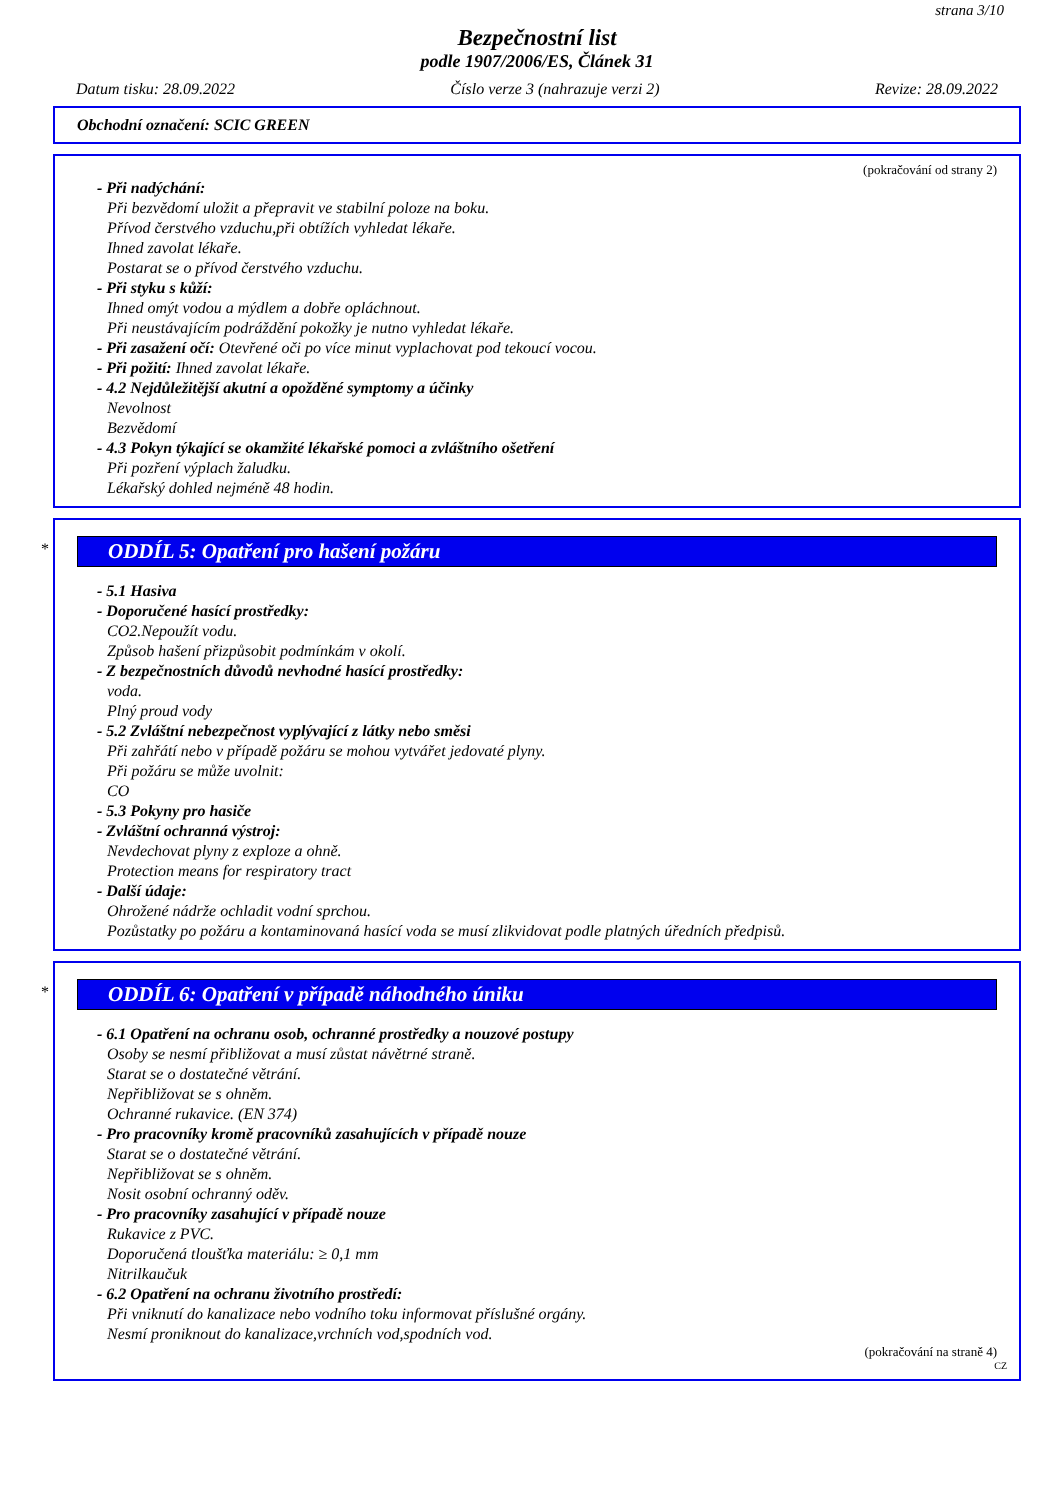strana 3/10
Bezpečnostní list
podle 1907/2006/ES, Článek 31
Datum tisku: 28.09.2022 Číslo verze 3 (nahrazuje verzi 2) Revize: 28.09.2022
Obchodní označení: SCIC GREEN
(pokračování od strany 2)
- Při nadýchání:
Při bezvědomí uložit a přepravit ve stabilní poloze na boku.
Přívod čerstvého vzduchu,při obtížích vyhledat lékaře.
Ihned zavolat lékaře.
Postarat se o přívod čerstvého vzduchu.
- Při styku s kůží:
Ihned omýt vodou a mýdlem a dobře opláchnout.
Při neustávajícím podráždění pokožky je nutno vyhledat lékaře.
- Při zasažení očí: Otevřené oči po více minut vyplachovat pod tekoucí vocou.
- Při požití: Ihned zavolat lékaře.
- 4.2 Nejdůležitější akutní a opožděné symptomy a účinky
Nevolnost
Bezvědomí
- 4.3 Pokyn týkající se okamžité lékařské pomoci a zvláštního ošetření
Při pozření výplach žaludku.
Lékařský dohled nejméně 48 hodin.
*
ODDÍL 5: Opatření pro hašení požáru
- 5.1 Hasiva
- Doporučené hasící prostředky:
CO2.Nepoužít vodu.
Způsob hašení přizpůsobit podmínkám v okolí.
- Z bezpečnostních důvodů nevhodné hasící prostředky:
voda.
Plný proud vody
- 5.2 Zvláštní nebezpečnost vyplývající z látky nebo směsi
Při zahřátí nebo v případě požáru se mohou vytvářet jedovaté plyny.
Při požáru se může uvolnit:
CO
- 5.3 Pokyny pro hasiče
- Zvláštní ochranná výstroj:
Nevdechovat plyny z exploze a ohně.
Protection means for respiratory tract
- Další údaje:
Ohrožené nádrže ochladit vodní sprchou.
Pozůstatky po požáru a kontaminovaná hasící voda se musí zlikvidovat podle platných úředních předpisů.
*
ODDÍL 6: Opatření v případě náhodného úniku
- 6.1 Opatření na ochranu osob, ochranné prostředky a nouzové postupy
Osoby se nesmí přibližovat a musí zůstat návětrné straně.
Starat se o dostatečné větrání.
Nepřibližovat se s ohněm.
Ochranné rukavice. (EN 374)
- Pro pracovníky kromě pracovníků zasahujících v případě nouze
Starat se o dostatečné větrání.
Nepřibližovat se s ohněm.
Nosit osobní ochranný oděv.
- Pro pracovníky zasahující v případě nouze
Rukavice z PVC.
Doporučená tloušťka materiálu: ≥ 0,1 mm
Nitrilkaučuk
- 6.2 Opatření na ochranu životního prostředí:
Při vniknutí do kanalizace nebo vodního toku informovat příslušné orgány.
Nesmí proniknout do kanalizace,vrchních vod,spodních vod.
(pokračování na straně 4)
CZ